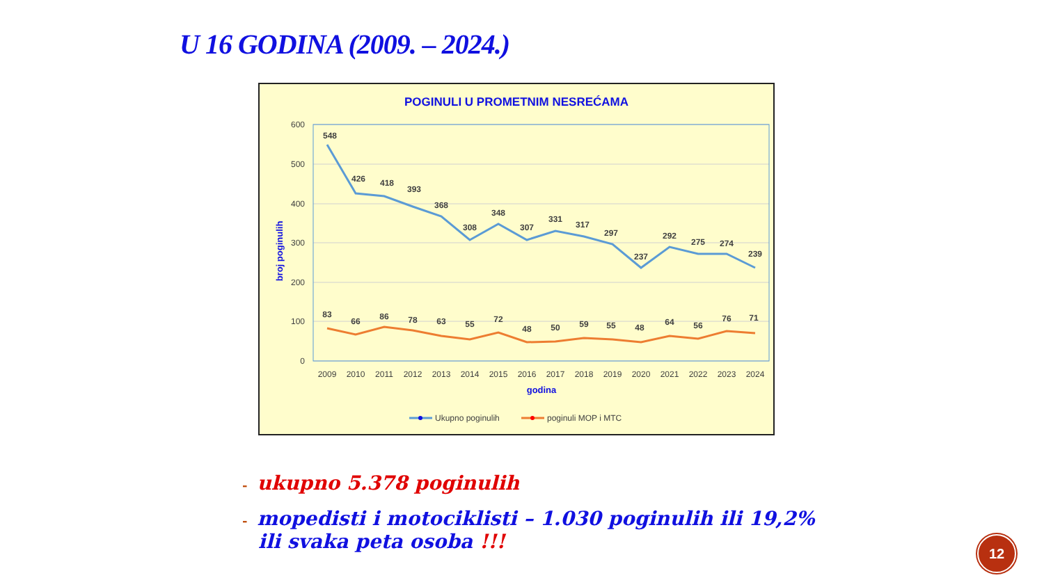U 16 GODINA (2009. – 2024.)
POGINULI U PROMETNIM NESREĆAMA
600
500
400
300
200
100
0
broj poginulih
548
426
418
393
368
308
348
307
331
317
297
237
292
275
274
239
83
66
86
78
63
55
72
48
50
59
55
48
64
56
76
71
2009
2010
2011
2012
2013
2014
2015
2016
2017
2018
2019
2020
2021
2022
2023
2024
godina
Ukupno poginulih
poginuli MOP i MTC
- ukupno 5.378 poginulih
- mopedisti i motociklisti – 1.030 poginulih ili 19,2%
ili svaka peta osoba !!!
12